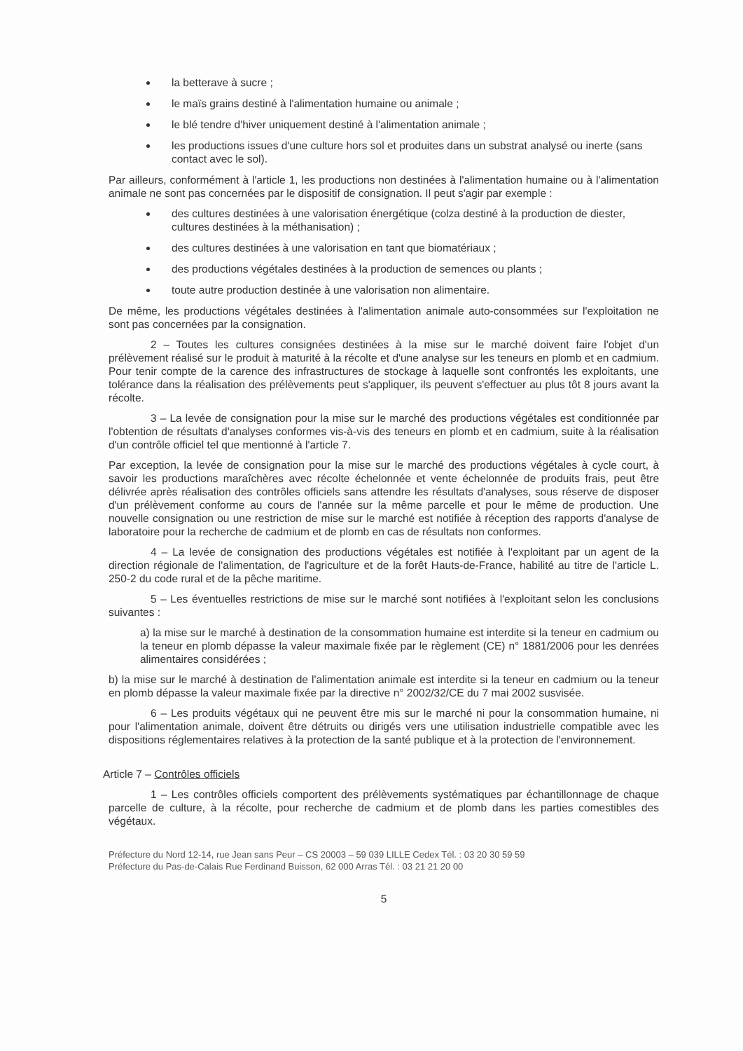la betterave à sucre ;
le maïs grains destiné à l'alimentation humaine ou animale ;
le blé tendre d'hiver uniquement destiné à l'alimentation animale ;
les productions issues d'une culture hors sol et produites dans un substrat analysé ou inerte (sans contact avec le sol).
Par ailleurs, conformément à l'article 1, les productions non destinées à l'alimentation humaine ou à l'alimentation animale ne sont pas concernées par le dispositif de consignation. Il peut s'agir par exemple :
des cultures destinées à une valorisation énergétique (colza destiné à la production de diester, cultures destinées à la méthanisation) ;
des cultures destinées à une valorisation en tant que biomatériaux ;
des productions végétales destinées à la production de semences ou plants ;
toute autre production destinée à une valorisation non alimentaire.
De même, les productions végétales destinées à l'alimentation animale auto-consommées sur l'exploitation ne sont pas concernées par la consignation.
2 – Toutes les cultures consignées destinées à la mise sur le marché doivent faire l'objet d'un prélèvement réalisé sur le produit à maturité à la récolte et d'une analyse sur les teneurs en plomb et en cadmium. Pour tenir compte de la carence des infrastructures de stockage à laquelle sont confrontés les exploitants, une tolérance dans la réalisation des prélèvements peut s'appliquer, ils peuvent s'effectuer au plus tôt 8 jours avant la récolte.
3 – La levée de consignation pour la mise sur le marché des productions végétales est conditionnée par l'obtention de résultats d'analyses conformes vis-à-vis des teneurs en plomb et en cadmium, suite à la réalisation d'un contrôle officiel tel que mentionné à l'article 7.
Par exception, la levée de consignation pour la mise sur le marché des productions végétales à cycle court, à savoir les productions maraîchères avec récolte échelonnée et vente échelonnée de produits frais, peut être délivrée après réalisation des contrôles officiels sans attendre les résultats d'analyses, sous réserve de disposer d'un prélèvement conforme au cours de l'année sur la même parcelle et pour le même de production. Une nouvelle consignation ou une restriction de mise sur le marché est notifiée à réception des rapports d'analyse de laboratoire pour la recherche de cadmium et de plomb en cas de résultats non conformes.
4 – La levée de consignation des productions végétales est notifiée à l'exploitant par un agent de la direction régionale de l'alimentation, de l'agriculture et de la forêt Hauts-de-France, habilité au titre de l'article L. 250-2 du code rural et de la pêche maritime.
5 – Les éventuelles restrictions de mise sur le marché sont notifiées à l'exploitant selon les conclusions suivantes :
a) la mise sur le marché à destination de la consommation humaine est interdite si la teneur en cadmium ou la teneur en plomb dépasse la valeur maximale fixée par le règlement (CE) n° 1881/2006 pour les denrées alimentaires considérées ;
b) la mise sur le marché à destination de l'alimentation animale est interdite si la teneur en cadmium ou la teneur en plomb dépasse la valeur maximale fixée par la directive n° 2002/32/CE du 7 mai 2002 susvisée.
6 – Les produits végétaux qui ne peuvent être mis sur le marché ni pour la consommation humaine, ni pour l'alimentation animale, doivent être détruits ou dirigés vers une utilisation industrielle compatible avec les dispositions réglementaires relatives à la protection de la santé publique et à la protection de l'environnement.
Article 7 – Contrôles officiels
1 – Les contrôles officiels comportent des prélèvements systématiques par échantillonnage de chaque parcelle de culture, à la récolte, pour recherche de cadmium et de plomb dans les parties comestibles des végétaux.
Préfecture du Nord 12-14, rue Jean sans Peur – CS 20003 – 59 039 LILLE Cedex Tél. : 03 20 30 59 59
Préfecture du Pas-de-Calais Rue Ferdinand Buisson, 62 000 Arras Tél. : 03 21 21 20 00
5